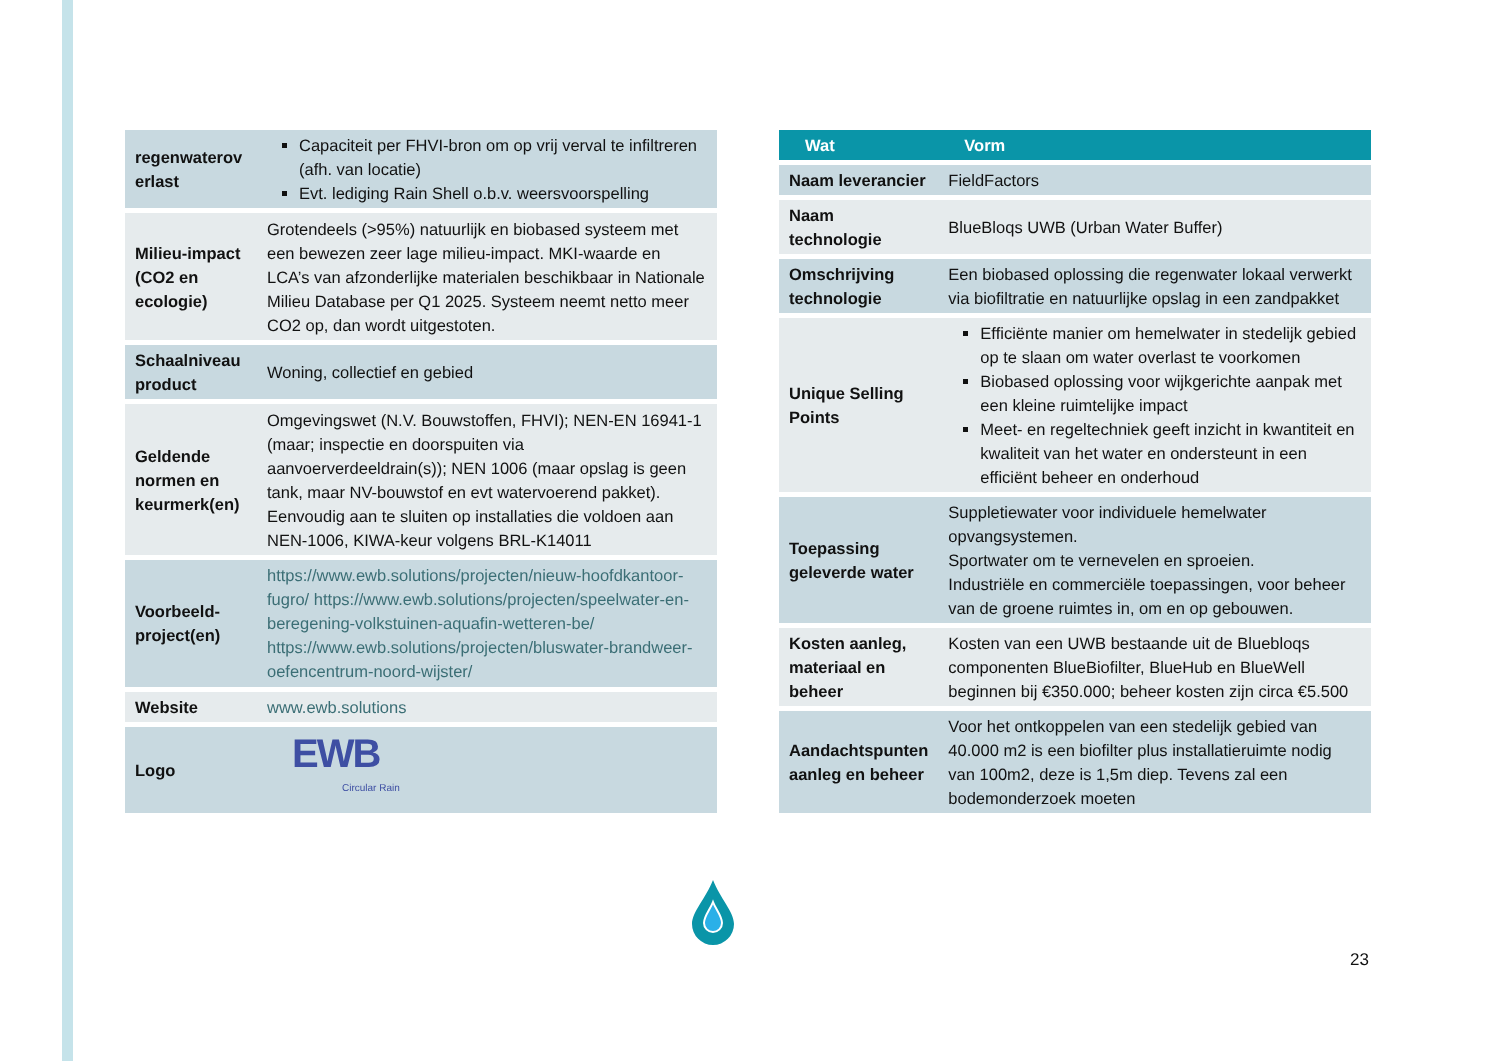| regenwaterov erlast | Capaciteit per FHVI-bron om op vrij verval te infiltreren (afh. van locatie) Evt. lediging Rain Shell o.b.v. weersvoorspelling |
| Milieu-impact (CO2 en ecologie) | Grotendeels (>95%) natuurlijk en biobased systeem met een bewezen zeer lage milieu-impact. MKI-waarde en LCA’s van afzonderlijke materialen beschikbaar in Nationale Milieu Database per Q1 2025. Systeem neemt netto meer CO2 op, dan wordt uitgestoten. |
| Schaalniveau product | Woning, collectief en gebied |
| Geldende normen en keurmerk(en) | Omgevingswet (N.V. Bouwstoffen, FHVI); NEN-EN 16941-1 (maar; inspectie en doorspuiten via aanvoerverdeeldrain(s)); NEN 1006 (maar opslag is geen tank, maar NV-bouwstof en evt watervoerend pakket). Eenvoudig aan te sluiten op installaties die voldoen aan NEN-1006, KIWA-keur volgens BRL-K14011 |
| Voorbeeld-project(en) | https://www.ewb.solutions/projecten/nieuw-hoofdkantoor-fugro/ https://www.ewb.solutions/projecten/speelwater-en-beregening-volkstuinen-aquafin-wetteren-be/ https://www.ewb.solutions/projecten/bluswater-brandweer-oefencentrum-noord-wijster/ |
| Website | www.ewb.solutions |
| Logo | EWB Circular Rain |
| Wat | Vorm |
| --- | --- |
| Naam leverancier | FieldFactors |
| Naam technologie | BlueBloqs UWB (Urban Water Buffer) |
| Omschrijving technologie | Een biobased oplossing die regenwater lokaal verwerkt via biofiltratie en natuurlijke opslag in een zandpakket |
| Unique Selling Points | Efficiënte manier om hemelwater in stedelijk gebied op te slaan om water overlast te voorkomen Biobased oplossing voor wijkgerichte aanpak met een kleine ruimtelijke impact Meet- en regeltechniek geeft inzicht in kwantiteit en kwaliteit van het water en ondersteunt in een efficiënt beheer en onderhoud |
| Toepassing geleverde water | Suppletiewater voor individuele hemelwater opvangsystemen. Sportwater om te vernevelen en sproeien. Industriële en commerciële toepassingen, voor beheer van de groene ruimtes in, om en op gebouwen. |
| Kosten aanleg, materiaal en beheer | Kosten van een UWB bestaande uit de Bluebloqs componenten BlueBiofilter, BlueHub en BlueWell beginnen bij €350.000; beheer kosten zijn circa €5.500 |
| Aandachtspunten aanleg en beheer | Voor het ontkoppelen van een stedelijk gebied van 40.000 m2 is een biofilter plus installatieruimte nodig van 100m2, deze is 1,5m diep. Tevens zal een bodemonderzoek moeten |
23